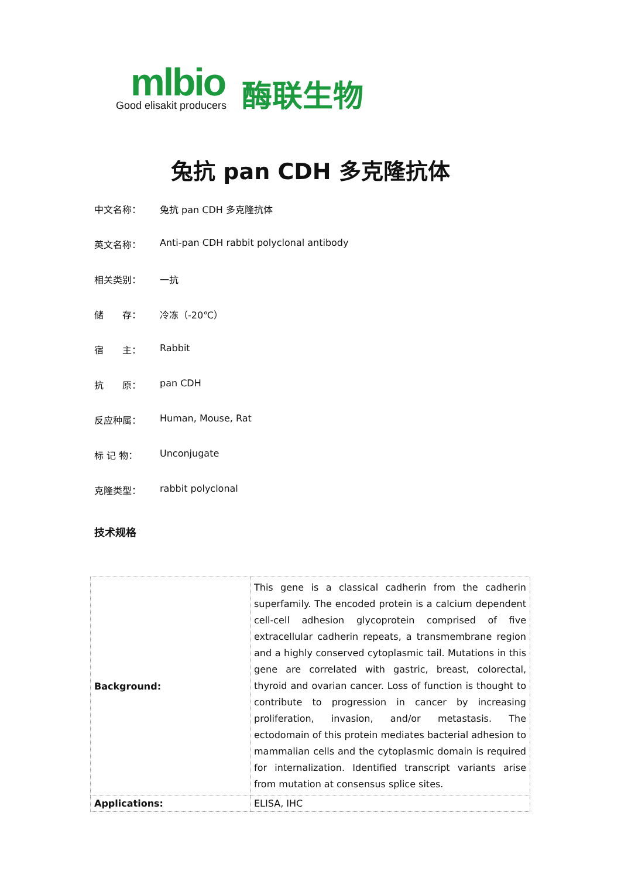mlbio
Good elisakit producers
酶联生物
兔抗 pan CDH 多克隆抗体
中文名称： 兔抗 pan CDH 多克隆抗体
英文名称： Anti-pan CDH rabbit polyclonal antibody
相关类别： 一抗
储　　存： 冷冻（-20℃）
宿　　主： Rabbit
抗　　原： pan CDH
反应种属： Human, Mouse, Rat
标 记 物： Unconjugate
克隆类型： rabbit polyclonal
技术规格
| Background: | This gene is a classical cadherin from the cadherin superfamily. The encoded protein is a calcium dependent cell-cell adhesion glycoprotein comprised of five extracellular cadherin repeats, a transmembrane region and a highly conserved cytoplasmic tail. Mutations in this gene are correlated with gastric, breast, colorectal, thyroid and ovarian cancer. Loss of function is thought to contribute to progression in cancer by increasing proliferation, invasion, and/or metastasis. The ectodomain of this protein mediates bacterial adhesion to mammalian cells and the cytoplasmic domain is required for internalization. Identified transcript variants arise from mutation at consensus splice sites. |
| Applications: | ELISA, IHC |